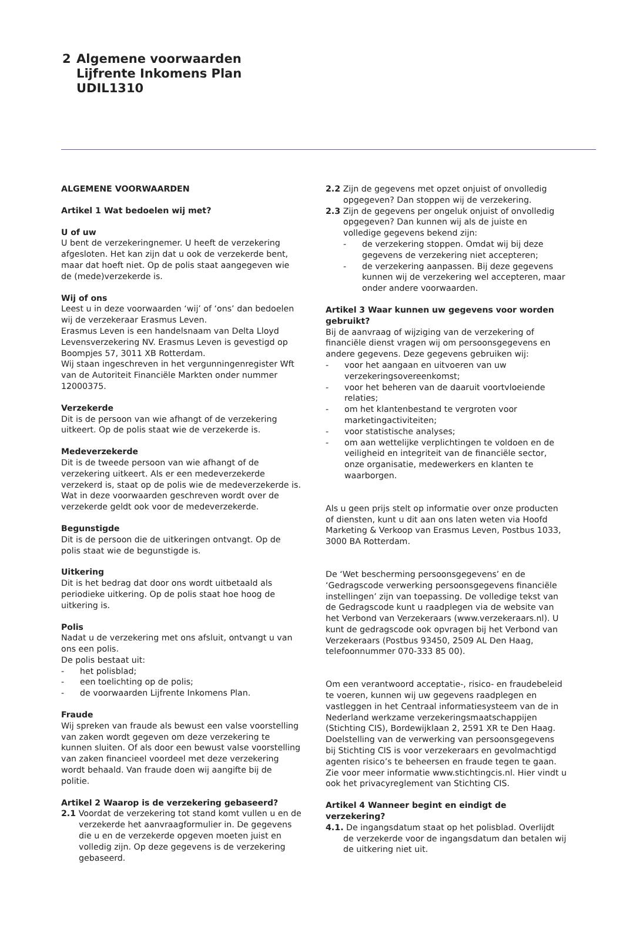2
Algemene voorwaarden
Lijfrente Inkomens Plan
UDIL1310
ALGEMENE VOORWAARDEN
Artikel 1 Wat bedoelen wij met?
U of uw
U bent de verzekeringnemer. U heeft de verzekering afgesloten. Het kan zijn dat u ook de verzekerde bent, maar dat hoeft niet. Op de polis staat aangegeven wie de (mede)verzekerde is.
Wij of ons
Leest u in deze voorwaarden ‘wij’ of ‘ons’ dan bedoelen wij de verzekeraar Erasmus Leven.
Erasmus Leven is een handelsnaam van Delta Lloyd Levensverzekering NV. Erasmus Leven is gevestigd op Boompjes 57, 3011 XB Rotterdam.
Wij staan ingeschreven in het vergunningenregister Wft van de Autoriteit Financiële Markten onder nummer 12000375.
Verzekerde
Dit is de persoon van wie afhangt of de verzekering uitkeert. Op de polis staat wie de verzekerde is.
Medeverzekerde
Dit is de tweede persoon van wie afhangt of de verzekering uitkeert. Als er een medeverzekerde verzekerd is, staat op de polis wie de medeverzekerde is. Wat in deze voorwaarden geschreven wordt over de verzekerde geldt ook voor de medeverzekerde.
Begunstigde
Dit is de persoon die de uitkeringen ontvangt. Op de polis staat wie de begunstigde is.
Uitkering
Dit is het bedrag dat door ons wordt uitbetaald als periodieke uitkering. Op de polis staat hoe hoog de uitkering is.
Polis
Nadat u de verzekering met ons afsluit, ontvangt u van ons een polis.
De polis bestaat uit:
- het polisblad;
- een toelichting op de polis;
- de voorwaarden Lijfrente Inkomens Plan.
Fraude
Wij spreken van fraude als bewust een valse voorstelling van zaken wordt gegeven om deze verzekering te kunnen sluiten. Of als door een bewust valse voorstelling van zaken financieel voordeel met deze verzekering wordt behaald. Van fraude doen wij aangifte bij de politie.
Artikel 2 Waarop is de verzekering gebaseerd?
2.1 Voordat de verzekering tot stand komt vullen u en de verzekerde het aanvraagformulier in. De gegevens die u en de verzekerde opgeven moeten juist en volledig zijn. Op deze gegevens is de verzekering gebaseerd.
2.2 Zijn de gegevens met opzet onjuist of onvolledig opgegeven? Dan stoppen wij de verzekering.
2.3 Zijn de gegevens per ongeluk onjuist of onvolledig opgegeven? Dan kunnen wij als de juiste en volledige gegevens bekend zijn:
- de verzekering stoppen. Omdat wij bij deze gegevens de verzekering niet accepteren;
- de verzekering aanpassen. Bij deze gegevens kunnen wij de verzekering wel accepteren, maar onder andere voorwaarden.
Artikel 3 Waar kunnen uw gegevens voor worden gebruikt?
Bij de aanvraag of wijziging van de verzekering of financiële dienst vragen wij om persoonsgegevens en andere gegevens. Deze gegevens gebruiken wij:
- voor het aangaan en uitvoeren van uw verzekeringsovereenkomst;
- voor het beheren van de daaruit voortvloeiende relaties;
- om het klantenbestand te vergroten voor marketingactiviteiten;
- voor statistische analyses;
- om aan wettelijke verplichtingen te voldoen en de veiligheid en integriteit van de financiële sector, onze organisatie, medewerkers en klanten te waarborgen.
Als u geen prijs stelt op informatie over onze producten of diensten, kunt u dit aan ons laten weten via Hoofd Marketing & Verkoop van Erasmus Leven, Postbus 1033, 3000 BA Rotterdam.
De ‘Wet bescherming persoonsgegevens’ en de ‘Gedragscode verwerking persoonsgegevens financiële instellingen’ zijn van toepassing. De volledige tekst van de Gedragscode kunt u raadplegen via de website van het Verbond van Verzekeraars (www.verzekeraars.nl). U kunt de gedragscode ook opvragen bij het Verbond van Verzekeraars (Postbus 93450, 2509 AL Den Haag, telefoonnummer 070-333 85 00).
Om een verantwoord acceptatie-, risico- en fraudebeleid te voeren, kunnen wij uw gegevens raadplegen en vastleggen in het Centraal informatiesysteem van de in Nederland werkzame verzekeringsmaatschappijen (Stichting CIS), Bordewijklaan 2, 2591 XR te Den Haag. Doelstelling van de verwerking van persoonsgegevens bij Stichting CIS is voor verzekeraars en gevolmachtigd agenten risico’s te beheersen en fraude tegen te gaan. Zie voor meer informatie www.stichtingcis.nl. Hier vindt u ook het privacyreglement van Stichting CIS.
Artikel 4 Wanneer begint en eindigt de verzekering?
4.1. De ingangsdatum staat op het polisblad. Overlijdt de verzekerde voor de ingangsdatum dan betalen wij de uitkering niet uit.